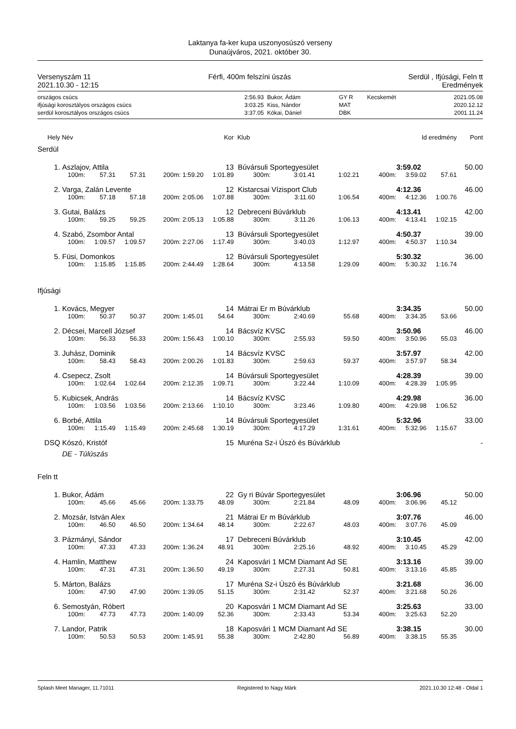Laktanya fa-ker kupa uszonyosúszó verseny
Dunaújváros, 2021. október 30.
Versenyszám 11 Férfi, 400m felszíni úszás Serdül , Ifjúsági, Feln tt
2021.10.30 - 12:15 Eredmények
| országos csúcs | 2:56.93 | Bukor, Ádám | GY R | Kecskemét | 2021.05.08 |
| ifjúsági korosztályos országos csúcs | 3:03.25 | Kiss, Nándor | MAT | | 2020.12.12 |
| serdül korosztályos országos csúcs | 3:37.05 | Kókai, Dániel | DBK | | 2001.11.24 |
| Hely | Név | | | | Kor | Klub | | | | Id eredmény | | Pont |
| Serdül | | | | | | | | | | | | |
| 1. | Aszlajov, Attila | | | | 13 | Búvársuli Sportegyesület | | | | 3:59.02 | | 50.00 |
| | 100m: | 57.31 | 57.31 | 200m: 1:59.20 | 1:01.89 | 300m: | 3:01.41 | 1:02.21 | 400m: | 3:59.02 | 57.61 | |
| 2. | Varga, Zalán Levente | | | | 12 | Kistarcsai Vízisport Club | | | | 4:12.36 | | 46.00 |
| | 100m: | 57.18 | 57.18 | 200m: 2:05.06 | 1:07.88 | 300m: | 3:11.60 | 1:06.54 | 400m: | 4:12.36 | 1:00.76 | |
| 3. | Gutai, Balázs | | | | 12 | Debreceni Búvárklub | | | | 4:13.41 | | 42.00 |
| | 100m: | 59.25 | 59.25 | 200m: 2:05.13 | 1:05.88 | 300m: | 3:11.26 | 1:06.13 | 400m: | 4:13.41 | 1:02.15 | |
| 4. | Szabó, Zsombor Antal | | | | 13 | Búvársuli Sportegyesület | | | | 4:50.37 | | 39.00 |
| | 100m: | 1:09.57 | 1:09.57 | 200m: 2:27.06 | 1:17.49 | 300m: | 3:40.03 | 1:12.97 | 400m: | 4:50.37 | 1:10.34 | |
| 5. | Füsi, Domonkos | | | | 12 | Búvársuli Sportegyesület | | | | 5:30.32 | | 36.00 |
| | 100m: | 1:15.85 | 1:15.85 | 200m: 2:44.49 | 1:28.64 | 300m: | 4:13.58 | 1:29.09 | 400m: | 5:30.32 | 1:16.74 | |
| Ifjúsági | | | | | | | | | | | | |
| 1. | Kovács, Megyer | | | | 14 | Mátrai Er m Búvárklub | | | | 3:34.35 | | 50.00 |
| | 100m: | 50.37 | 50.37 | 200m: 1:45.01 | 54.64 | 300m: | 2:40.69 | 55.68 | 400m: | 3:34.35 | 53.66 | |
| 2. | Décsei, Marcell József | | | | 14 | Bácsvíz KVSC | | | | 3:50.96 | | 46.00 |
| | 100m: | 56.33 | 56.33 | 200m: 1:56.43 | 1:00.10 | 300m: | 2:55.93 | 59.50 | 400m: | 3:50.96 | 55.03 | |
| 3. | Juhász, Dominik | | | | 14 | Bácsvíz KVSC | | | | 3:57.97 | | 42.00 |
| | 100m: | 58.43 | 58.43 | 200m: 2:00.26 | 1:01.83 | 300m: | 2:59.63 | 59.37 | 400m: | 3:57.97 | 58.34 | |
| 4. | Csepecz, Zsolt | | | | 14 | Búvársuli Sportegyesület | | | | 4:28.39 | | 39.00 |
| | 100m: | 1:02.64 | 1:02.64 | 200m: 2:12.35 | 1:09.71 | 300m: | 3:22.44 | 1:10.09 | 400m: | 4:28.39 | 1:05.95 | |
| 5. | Kubicsek, András | | | | 14 | Bácsvíz KVSC | | | | 4:29.98 | | 36.00 |
| | 100m: | 1:03.56 | 1:03.56 | 200m: 2:13.66 | 1:10.10 | 300m: | 3:23.46 | 1:09.80 | 400m: | 4:29.98 | 1:06.52 | |
| 6. | Borbé, Attila | | | | 14 | Búvársuli Sportegyesület | | | | 5:32.96 | | 33.00 |
| | 100m: | 1:15.49 | 1:15.49 | 200m: 2:45.68 | 1:30.19 | 300m: | 4:17.29 | 1:31.61 | 400m: | 5:32.96 | 1:15.67 | |
| DSQ | Kószó, Kristóf | | | | 15 | Muréna Sz-i Úszó és Búvárklub | | | | | | - |
| | DE - Túlúszás | | | | | | | | | | | |
| Feln tt | | | | | | | | | | | | |
| 1. | Bukor, Ádám | | | | 22 | Gy ri Búvár Sportegyesület | | | | 3:06.96 | | 50.00 |
| | 100m: | 45.66 | 45.66 | 200m: 1:33.75 | 48.09 | 300m: | 2:21.84 | 48.09 | 400m: | 3:06.96 | 45.12 | |
| 2. | Mozsár, István Alex | | | | 21 | Mátrai Er m Búvárklub | | | | 3:07.76 | | 46.00 |
| | 100m: | 46.50 | 46.50 | 200m: 1:34.64 | 48.14 | 300m: | 2:22.67 | 48.03 | 400m: | 3:07.76 | 45.09 | |
| 3. | Pázmányi, Sándor | | | | 17 | Debreceni Búvárklub | | | | 3:10.45 | | 42.00 |
| | 100m: | 47.33 | 47.33 | 200m: 1:36.24 | 48.91 | 300m: | 2:25.16 | 48.92 | 400m: | 3:10.45 | 45.29 | |
| 4. | Hamlin, Matthew | | | | 24 | Kaposvári 1 MCM Diamant Ad SE | | | | 3:13.16 | | 39.00 |
| | 100m: | 47.31 | 47.31 | 200m: 1:36.50 | 49.19 | 300m: | 2:27.31 | 50.81 | 400m: | 3:13.16 | 45.85 | |
| 5. | Márton, Balázs | | | | 17 | Muréna Sz-i Úszó és Búvárklub | | | | 3:21.68 | | 36.00 |
| | 100m: | 47.90 | 47.90 | 200m: 1:39.05 | 51.15 | 300m: | 2:31.42 | 52.37 | 400m: | 3:21.68 | 50.26 | |
| 6. | Semostyán, Róbert | | | | 20 | Kaposvári 1 MCM Diamant Ad SE | | | | 3:25.63 | | 33.00 |
| | 100m: | 47.73 | 47.73 | 200m: 1:40.09 | 52.36 | 300m: | 2:33.43 | 53.34 | 400m: | 3:25.63 | 52.20 | |
| 7. | Landor, Patrik | | | | 18 | Kaposvári 1 MCM Diamant Ad SE | | | | 3:38.15 | | 30.00 |
| | 100m: | 50.53 | 50.53 | 200m: 1:45.91 | 55.38 | 300m: | 2:42.80 | 56.89 | 400m: | 3:38.15 | 55.35 | |
Splash Meet Manager, 11.71011 Registered to Nagy Márk 2021.10.30 12:48 - Oldal 1